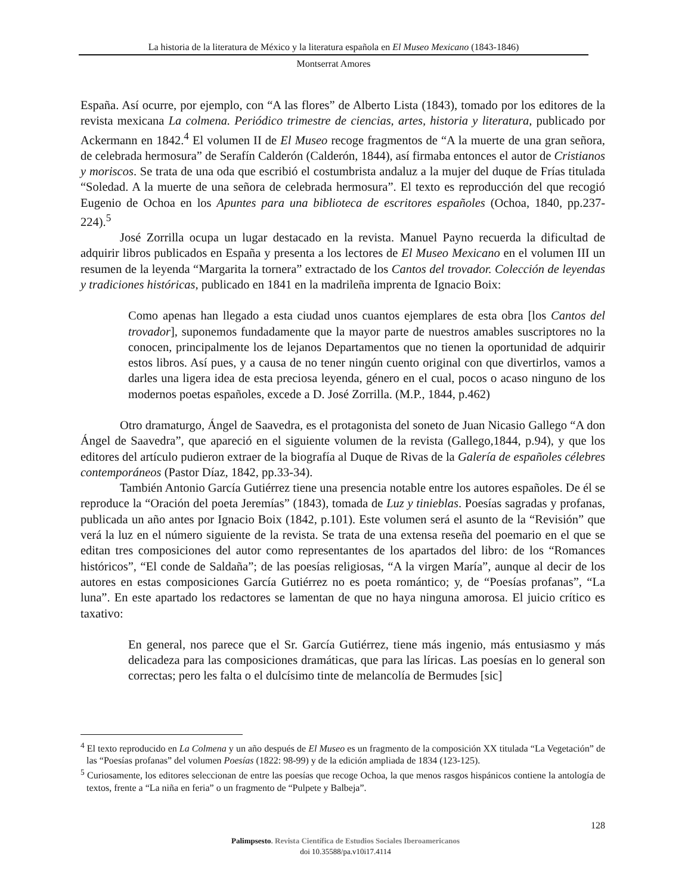La historia de la literatura de México y la literatura española en El Museo Mexicano (1843-1846)
Montserrat Amores
España. Así ocurre, por ejemplo, con “A las flores” de Alberto Lista (1843), tomado por los editores de la revista mexicana La colmena. Periódico trimestre de ciencias, artes, historia y literatura, publicado por Ackermann en 1842.<sup>4</sup> El volumen II de El Museo recoge fragmentos de “A la muerte de una gran señora, de celebrada hermosura” de Serafín Calderón (Calderón, 1844), así firmaba entonces el autor de Cristianos y moriscos. Se trata de una oda que escribió el costumbrista andaluz a la mujer del duque de Frías titulada “Soledad. A la muerte de una señora de celebrada hermosura”. El texto es reproducción del que recogió Eugenio de Ochoa en los Apuntes para una biblioteca de escritores españoles (Ochoa, 1840, pp.237-224).<sup>5</sup>
José Zorrilla ocupa un lugar destacado en la revista. Manuel Payno recuerda la dificultad de adquirir libros publicados en España y presenta a los lectores de El Museo Mexicano en el volumen III un resumen de la leyenda “Margarita la tornera” extractado de los Cantos del trovador. Colección de leyendas y tradiciones históricas, publicado en 1841 en la madrileña imprenta de Ignacio Boix:
Como apenas han llegado a esta ciudad unos cuantos ejemplares de esta obra [los Cantos del trovador], suponemos fundadamente que la mayor parte de nuestros amables suscriptores no la conocen, principalmente los de lejanos Departamentos que no tienen la oportunidad de adquirir estos libros. Así pues, y a causa de no tener ningún cuento original con que divertirlos, vamos a darles una ligera idea de esta preciosa leyenda, género en el cual, pocos o acaso ninguno de los modernos poetas españoles, excede a D. José Zorrilla. (M.P., 1844, p.462)
Otro dramaturgo, Ángel de Saavedra, es el protagonista del soneto de Juan Nicasio Gallego “A don Ángel de Saavedra”, que apareció en el siguiente volumen de la revista (Gallego,1844, p.94), y que los editores del artículo pudieron extraer de la biografía al Duque de Rivas de la Galería de españoles célebres contemporáneos (Pastor Díaz, 1842, pp.33-34).
También Antonio García Gutiérrez tiene una presencia notable entre los autores españoles. De él se reproduce la “Oración del poeta Jeremías” (1843), tomada de Luz y tinieblas. Poesías sagradas y profanas, publicada un año antes por Ignacio Boix (1842, p.101). Este volumen será el asunto de la “Revisión” que verá la luz en el número siguiente de la revista. Se trata de una extensa reseña del poemario en el que se editan tres composiciones del autor como representantes de los apartados del libro: de los “Romances históricos”, “El conde de Saldaña”; de las poesías religiosas, “A la virgen María”, aunque al decir de los autores en estas composiciones García Gutiérrez no es poeta romántico; y, de “Poesías profanas”, “La luna”. En este apartado los redactores se lamentan de que no haya ninguna amorosa. El juicio crítico es taxativo:
En general, nos parece que el Sr. García Gutiérrez, tiene más ingenio, más entusiasmo y más delicadeza para las composiciones dramáticas, que para las líricas. Las poesías en lo general son correctas; pero les falta o el dulcísimo tinte de melancolía de Bermudes [sic]
<sup>4</sup> El texto reproducido en La Colmena y un año después de El Museo es un fragmento de la composición XX titulada “La Vegetación” de las “Poesías profanas” del volumen Poesías (1822: 98-99) y de la edición ampliada de 1834 (123-125).
<sup>5</sup> Curiosamente, los editores seleccionan de entre las poesías que recoge Ochoa, la que menos rasgos hispánicos contiene la antología de textos, frente a “La niña en feria” o un fragmento de “Pulpete y Balbeja”.
128
Palimpsesto. Revista Científica de Estudios Sociales Iberoamericanos
doi 10.35588/pa.v10i17.4114